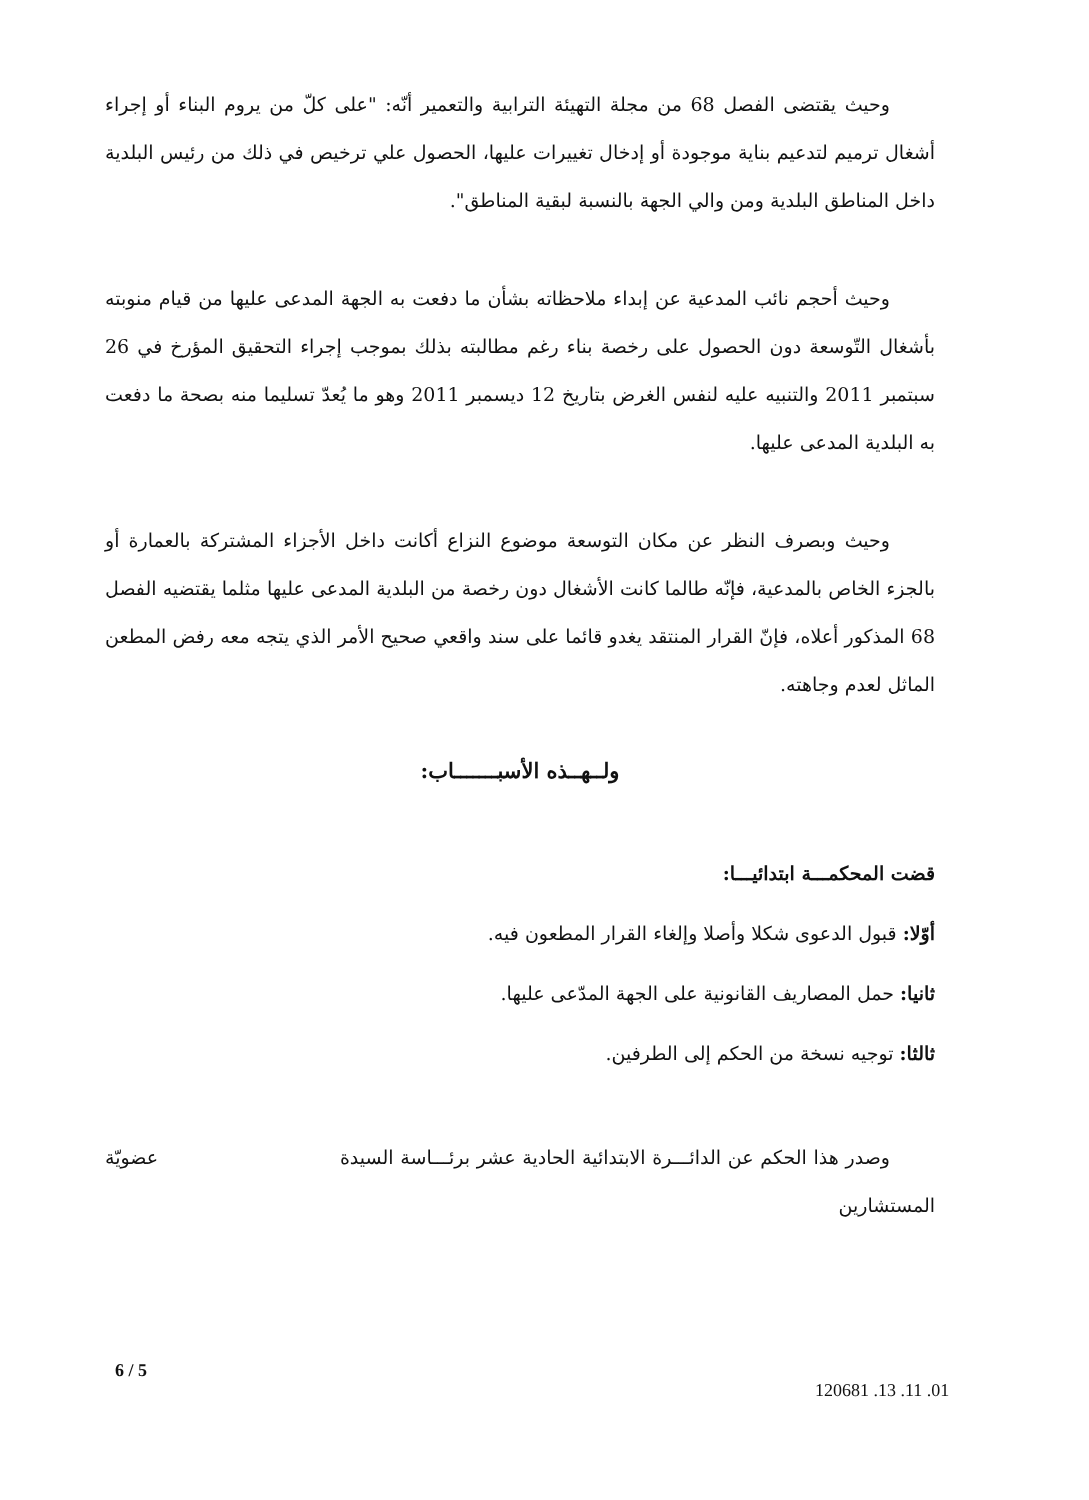وحيث يقتضى الفصل 68 من مجلة التهيئة الترابية والتعمير أنّه: "على كلّ من يروم البناء أو إجراء أشغال ترميم لتدعيم بناية موجودة أو إدخال تغييرات عليها، الحصول علي ترخيص في ذلك من رئيس البلدية داخل المناطق البلدية ومن والي الجهة بالنسبة لبقية المناطق".
وحيث أحجم نائب المدعية عن إبداء ملاحظاته بشأن ما دفعت به الجهة المدعى عليها من قيام منوبته بأشغال التّوسعة دون الحصول على رخصة بناء رغم مطالبته بذلك بموجب إجراء التحقيق المؤرخ في 26 سبتمبر 2011 والتنبيه عليه لنفس الغرض بتاريخ 12 ديسمبر 2011 وهو ما يُعدّ تسليما منه بصحة ما دفعت به البلدية المدعى عليها.
وحيث وبصرف النظر عن مكان التوسعة موضوع النزاع أكانت داخل الأجزاء المشتركة بالعمارة أو بالجزء الخاص بالمدعية، فإنّه طالما كانت الأشغال دون رخصة من البلدية المدعى عليها مثلما يقتضيه الفصل 68 المذكور أعلاه، فإنّ القرار المنتقد يغدو قائما على سند واقعي صحيح الأمر الذي يتجه معه رفض المطعن الماثل لعدم وجاهته.
ولــهــذه الأسبـــــــاب:
قضت المحكمـــة ابتدائيـــا:
أوّلا: قبول الدعوى شكلا وأصلا وإلغاء القرار المطعون فيه.
ثانيا: حمل المصاريف القانونية على الجهة المدّعى عليها.
ثالثا: توجيه نسخة من الحكم إلى الطرفين.
وصدر هذا الحكم عن الدائـــرة الابتدائية الحادية عشر برئـــاسة السيدة عضويّة المستشارين
6 / 5
120681 .13 .11 .01